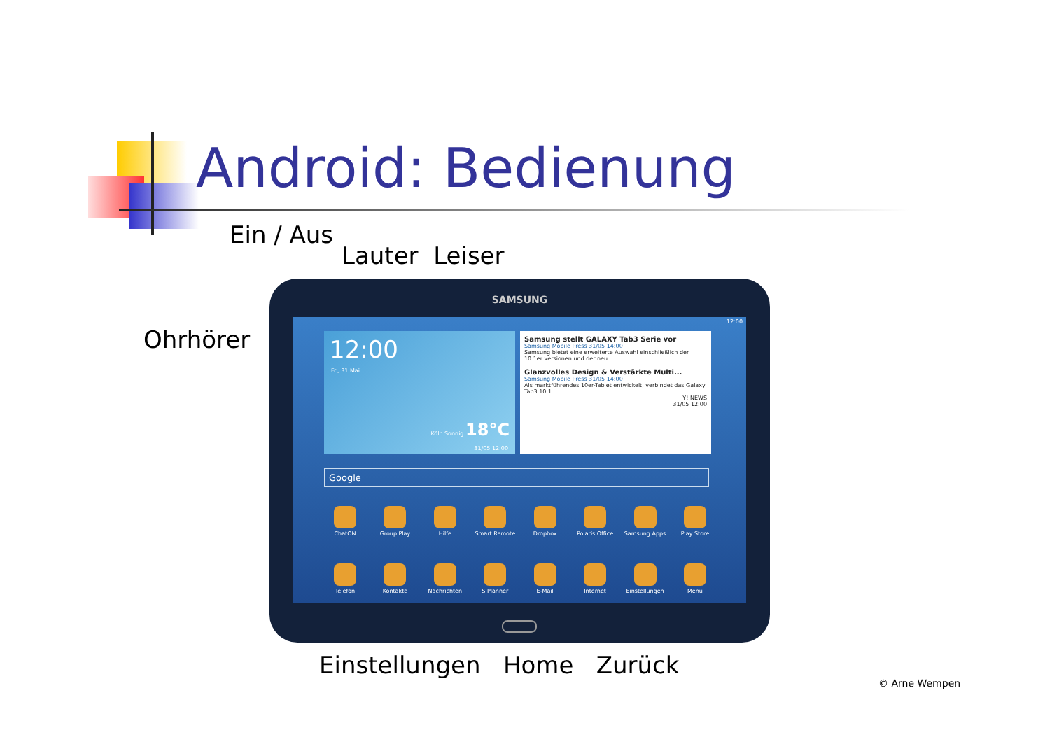Android: Bedienung
Ein / Aus
Lauter Leiser
Ohrhörer
SAMSUNG
12:00
12:00
Fr., 31.Mai
Köln Sonnig 18°C
31/05 12:00
Samsung stellt GALAXY Tab3 Serie vor
Samsung Mobile Press 31/05 14:00
Samsung bietet eine erweiterte Auswahl einschließlich der 10.1er versionen und der neu...
Glanzvolles Design & Verstärkte Multi...
Samsung Mobile Press 31/05 14:00
Als marktführendes 10er-Tablet entwickelt, verbindet das Galaxy Tab3 10.1 ...
Y! NEWS
31/05 12:00
Google
ChatON Group Play Hilfe Smart Remote Dropbox Polaris Office Samsung Apps Play Store
Telefon Kontakte Nachrichten S Planner E-Mail Internet Einstellungen Menü
Einstellungen Home Zurück
© Arne Wempen